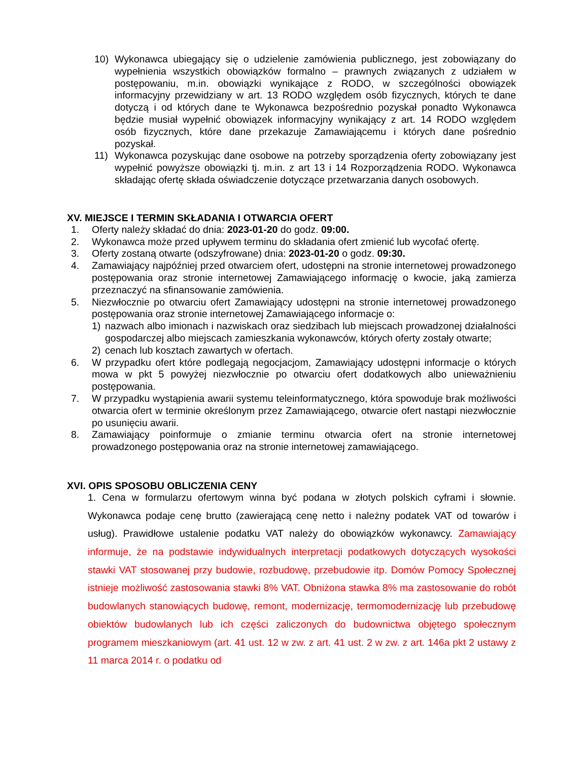10) Wykonawca ubiegający się o udzielenie zamówienia publicznego, jest zobowiązany do wypełnienia wszystkich obowiązków formalno – prawnych związanych z udziałem w postępowaniu, m.in. obowiązki wynikające z RODO, w szczególności obowiązek informacyjny przewidziany w art. 13 RODO względem osób fizycznych, których te dane dotyczą i od których dane te Wykonawca bezpośrednio pozyskał ponadto Wykonawca będzie musiał wypełnić obowiązek informacyjny wynikający z art. 14 RODO względem osób fizycznych, które dane przekazuje Zamawiającemu i których dane pośrednio pozyskał.
11) Wykonawca pozyskując dane osobowe na potrzeby sporządzenia oferty zobowiązany jest wypełnić powyższe obowiązki tj. m.in. z art 13 i 14 Rozporządzenia RODO. Wykonawca składając ofertę składa oświadczenie dotyczące przetwarzania danych osobowych.
XV. MIEJSCE I TERMIN SKŁADANIA I OTWARCIA OFERT
1. Oferty należy składać do dnia: 2023-01-20 do godz. 09:00.
2. Wykonawca może przed upływem terminu do składania ofert zmienić lub wycofać ofertę.
3. Oferty zostaną otwarte (odszyfrowane) dnia: 2023-01-20 o godz. 09:30.
4. Zamawiający najpóźniej przed otwarciem ofert, udostępni na stronie internetowej prowadzonego postępowania oraz stronie internetowej Zamawiającego informację o kwocie, jaką zamierza przeznaczyć na sfinansowanie zamówienia.
5. Niezwłocznie po otwarciu ofert Zamawiający udostępni na stronie internetowej prowadzonego postępowania oraz stronie internetowej Zamawiającego informacje o:
1) nazwach albo imionach i nazwiskach oraz siedzibach lub miejscach prowadzonej działalności gospodarczej albo miejscach zamieszkania wykonawców, których oferty zostały otwarte;
2) cenach lub kosztach zawartych w ofertach.
6. W przypadku ofert które podlegają negocjacjom, Zamawiający udostępni informacje o których mowa w pkt 5 powyżej niezwłocznie po otwarciu ofert dodatkowych albo unieważnieniu postępowania.
7. W przypadku wystąpienia awarii systemu teleinformatycznego, która spowoduje brak możliwości otwarcia ofert w terminie określonym przez Zamawiającego, otwarcie ofert nastąpi niezwłocznie po usunięciu awarii.
8. Zamawiający poinformuje o zmianie terminu otwarcia ofert na stronie internetowej prowadzonego postępowania oraz na stronie internetowej zamawiającego.
XVI. OPIS SPOSOBU OBLICZENIA CENY
1. Cena w formularzu ofertowym winna być podana w złotych polskich cyframi i słownie. Wykonawca podaje cenę brutto (zawierającą cenę netto i należny podatek VAT od towarów i usług). Prawidłowe ustalenie podatku VAT należy do obowiązków wykonawcy. Zamawiający informuje, że na podstawie indywidualnych interpretacji podatkowych dotyczących wysokości stawki VAT stosowanej przy budowie, rozbudowę, przebudowie itp. Domów Pomocy Społecznej istnieje możliwość zastosowania stawki 8% VAT. Obniżona stawka 8% ma zastosowanie do robót budowlanych stanowiących budowę, remont, modernizację, termomodernizację lub przebudowę obiektów budowlanych lub ich części zaliczonych do budownictwa objętego społecznym programem mieszkaniowym (art. 41 ust. 12 w zw. z art. 41 ust. 2 w zw. z art. 146a pkt 2 ustawy z 11 marca 2014 r. o podatku od